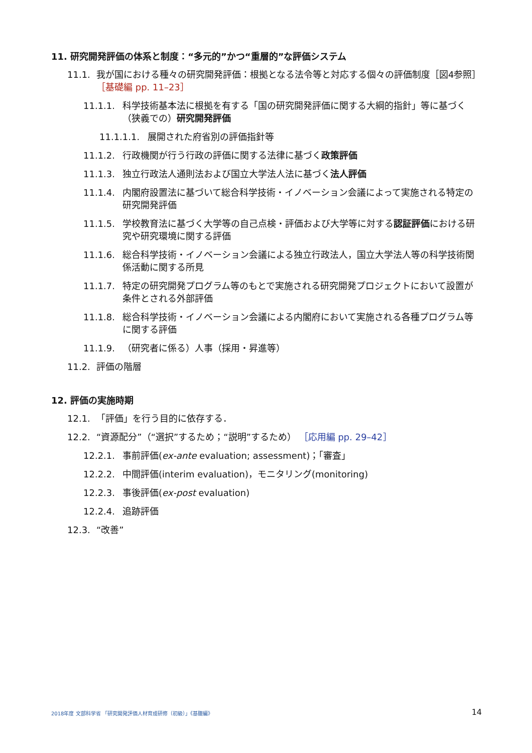11. 研究開発評価の体系と制度：“多元的”かつ“重層的”な評価システム
11.1. 我が国における種々の研究開発評価：根拠となる法令等と対応する個々の評価制度［図4参照］ ［基礎編 pp. 11–23］
11.1.1. 科学技術基本法に根拠を有する「国の研究開発評価に関する大綱的指針」等に基づく（狭義での）研究開発評価
11.1.1.1. 展開された府省別の評価指針等
11.1.2. 行政機関が行う行政の評価に関する法律に基づく政策評価
11.1.3. 独立行政法人通則法および国立大学法人法に基づく法人評価
11.1.4. 内閣府設置法に基づいて総合科学技術・イノベーション会議によって実施される特定の研究開発評価
11.1.5. 学校教育法に基づく大学等の自己点検・評価および大学等に対する認証評価における研究や研究環境に関する評価
11.1.6. 総合科学技術・イノベーション会議による独立行政法人，国立大学法人等の科学技術関係活動に関する所見
11.1.7. 特定の研究開発プログラム等のもとで実施される研究開発プロジェクトにおいて設置が条件とされる外部評価
11.1.8. 総合科学技術・イノベーション会議による内閣府において実施される各種プログラム等に関する評価
11.1.9. （研究者に係る）人事（採用・昇進等）
11.2. 評価の階層
12. 評価の実施時期
12.1. 「評価」を行う目的に依存する．
12.2. “資源配分”（“選択”するため；“説明”するため） ［応用編 pp. 29–42］
12.2.1. 事前評価(ex-ante evaluation; assessment)；「審査」
12.2.2. 中間評価(interim evaluation)，モニタリング(monitoring)
12.2.3. 事後評価(ex-post evaluation)
12.2.4. 追跡評価
12.3. “改善”
2018年度 文部科学省 「研究開発評価人材育成研修（初級）」《基礎編》 14